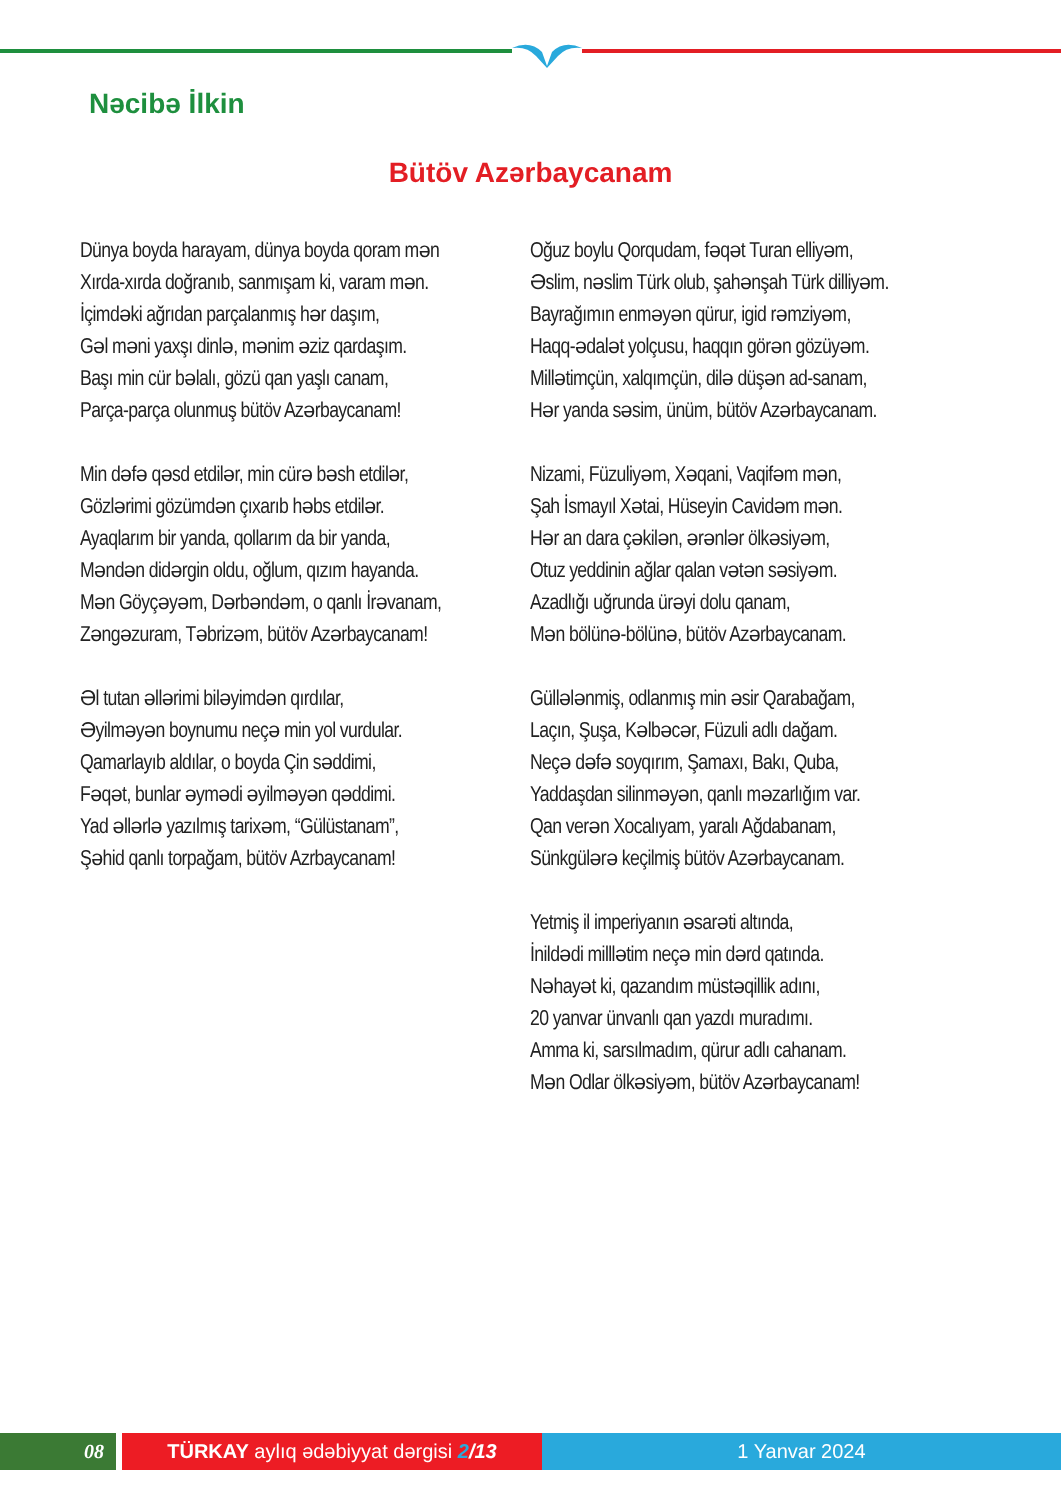Nəcibə İlkin
Bütöv Azərbaycanam
Dünya boyda harayam, dünya boyda qoram mən
Xırda-xırda doğranıb, sanmışam ki, varam mən.
İçimdəki ağrıdan parçalanmış hər daşım,
Gəl məni yaxşı dinlə, mənim əziz qardaşım.
Başı min cür bəlalı, gözü qan yaşlı canam,
Parça-parça olunmuş bütöv Azərbaycanam!
Min dəfə qəsd etdilər, min cürə bəsh etdilər,
Gözlərimi gözümdən çıxarıb həbs etdilər.
Ayaqlarım bir yanda, qollarım da bir yanda,
Məndən didərgin oldu, oğlum, qızım hayanda.
Mən Göyçəyəm, Dərbəndəm, o qanlı İrəvanam,
Zəngəzuram, Təbrizəm, bütöv Azərbaycanam!
Əl tutan əllərimi biləyimdən qırdılar,
Əyilməyən boynumu neçə min yol vurdular.
Qamarlayıb aldılar, o boyda Çin səddimi,
Fəqət, bunlar əymədi əyilməyən qəddimi.
Yad əllərlə yazılmış tarixəm, “Gülüstanam”,
Şəhid qanlı torpağam, bütöv Azrbaycanam!
Oğuz boylu Qorqudam, fəqət Turan elliyəm,
Əslim, nəslim Türk olub, şahənşah Türk dilliyəm.
Bayrağımın enməyən qürur, igid rəmziyəm,
Haqq-ədalət yolçusu, haqqın görən gözüyəm.
Millətimçün, xalqımçün, dilə düşən ad-sanam,
Hər yanda səsim, ünüm, bütöv Azərbaycanam.
Nizami, Füzuliyəm, Xəqani, Vaqifəm mən,
Şah İsmayıl Xətai, Hüseyin Cavidəm mən.
Hər an dara çəkilən, ərənlər ölkəsiyəm,
Otuz yeddinin ağlar qalan vətən səsiyəm.
Azadlığı uğrunda ürəyi dolu qanam,
Mən bölünə-bölünə, bütöv Azərbaycanam.
Güllələnmiş, odlanmış min əsir Qarabağam,
Laçın, Şuşa, Kəlbəcər, Füzuli adlı dağam.
Neçə dəfə soyqırım, Şamaxı, Bakı, Quba,
Yaddaşdan silinməyən, qanlı məzarlığım var.
Qan verən Xocalıyam, yaralı Ağdabanam,
Sünkgülərə keçilmiş bütöv Azərbaycanam.
Yetmiş il imperiyanın əsarəti altında,
İnildədi milllətim neçə min dərd qatında.
Nəhayət ki, qazandım müstəqillik adını,
20 yanvar ünvanlı qan yazdı muradımı.
Amma ki, sarsılmadım, qürur adlı cahanam.
Mən Odlar ölkəsiyəm, bütöv Azərbaycanam!
08 TÜRKAY aylıq ədəbiyyat dərgisi 2/13 1 Yanvar 2024